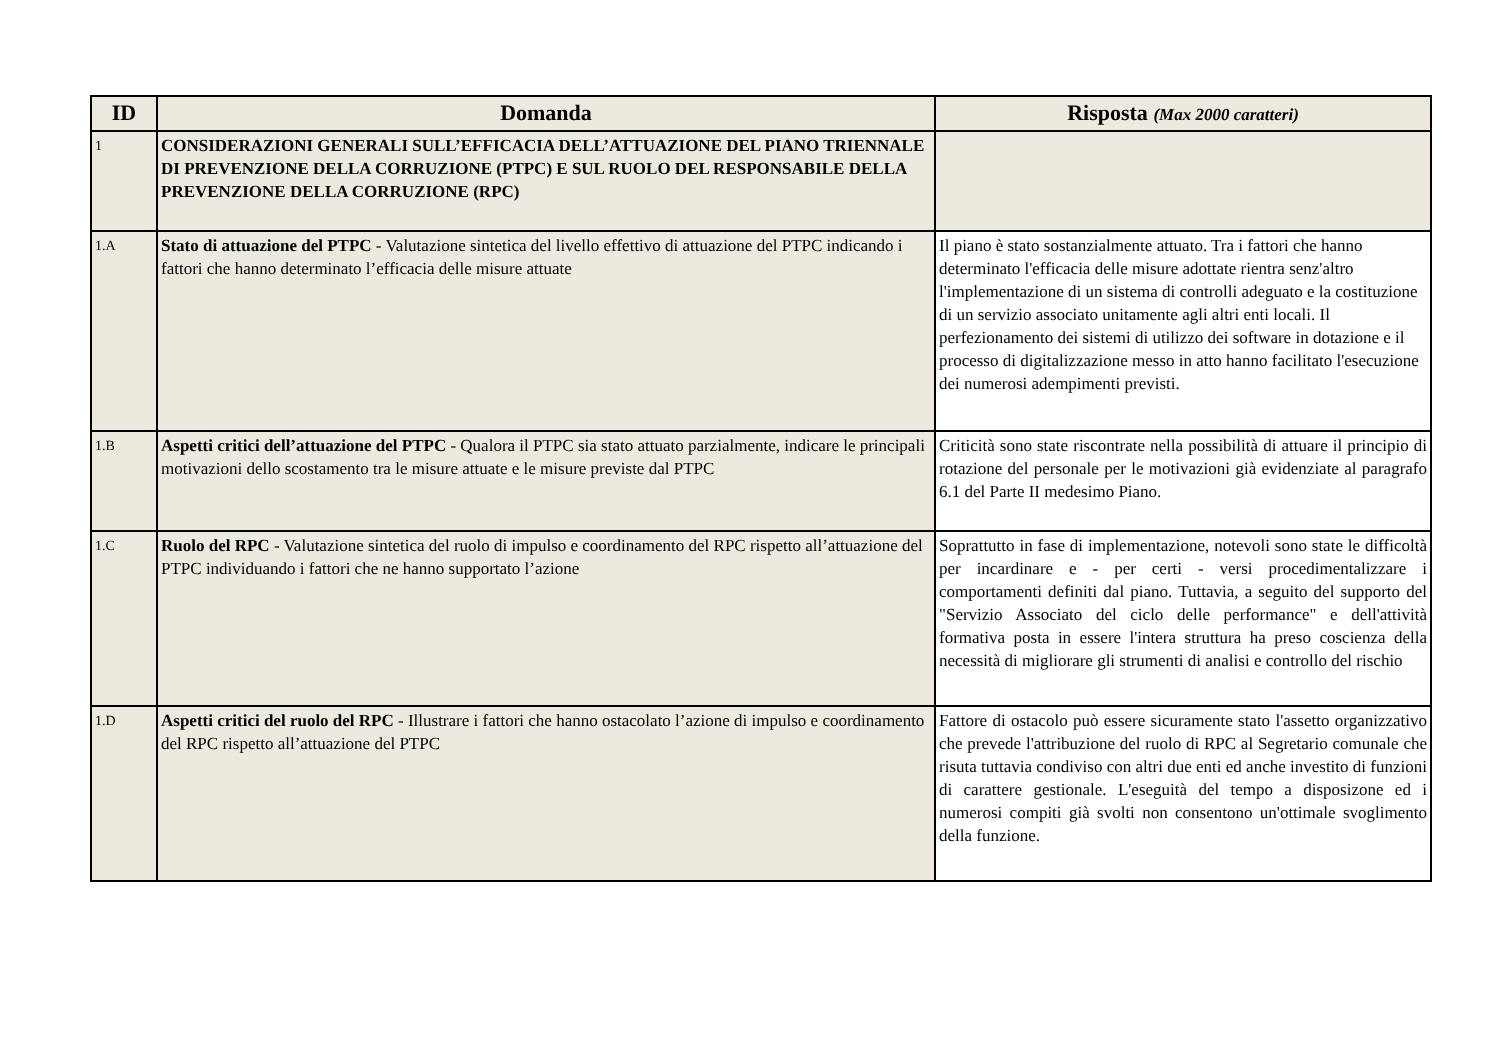| ID | Domanda | Risposta (Max 2000 caratteri) |
| --- | --- | --- |
| 1 | CONSIDERAZIONI GENERALI SULL’EFFICACIA DELL’ATTUAZIONE DEL PIANO TRIENNALE DI PREVENZIONE DELLA CORRUZIONE (PTPC) E SUL RUOLO DEL RESPONSABILE DELLA PREVENZIONE DELLA CORRUZIONE (RPC) | |
| 1.A | Stato di attuazione del PTPC - Valutazione sintetica del livello effettivo di attuazione del PTPC indicando i fattori che hanno determinato l’efficacia delle misure attuate | Il piano è stato sostanzialmente attuato. Tra i fattori che hanno determinato l'efficacia delle misure adottate rientra senz'altro l'implementazione di un sistema di controlli adeguato e la costituzione di un servizio associato unitamente agli altri enti locali. Il perfezionamento dei sistemi di utilizzo dei software in dotazione e il processo di digitalizzazione messo in atto hanno facilitato l'esecuzione dei numerosi adempimenti previsti. |
| 1.B | Aspetti critici dell’attuazione del PTPC - Qualora il PTPC sia stato attuato parzialmente, indicare le principali motivazioni dello scostamento tra le misure attuate e le misure previste dal PTPC | Criticità sono state riscontrate nella possibilità di attuare il principio di rotazione del personale per le motivazioni già evidenziate al paragrafo 6.1 del Parte II medesimo Piano. |
| 1.C | Ruolo del RPC - Valutazione sintetica del ruolo di impulso e coordinamento del RPC rispetto all’attuazione del PTPC individuando i fattori che ne hanno supportato l’azione | Soprattutto in fase di implementazione, notevoli sono state le difficoltà per incardinare e - per certi - versi procedimentalizzare i comportamenti definiti dal piano. Tuttavia, a seguito del supporto del "Servizio Associato del ciclo delle performance" e dell'attività formativa posta in essere l'intera struttura ha preso coscienza della necessità di migliorare gli strumenti di analisi e controllo del rischio |
| 1.D | Aspetti critici del ruolo del RPC - Illustrare i fattori che hanno ostacolato l’azione di impulso e coordinamento del RPC rispetto all’attuazione del PTPC | Fattore di ostacolo può essere sicuramente stato l'assetto organizzativo che prevede l'attribuzione del ruolo di RPC al Segretario comunale che risuta tuttavia condiviso con altri due enti ed anche investito di funzioni di carattere gestionale. L'eseguità del tempo a disposizone ed i numerosi compiti già svolti non consentono un'ottimale svoglimento della funzione. |